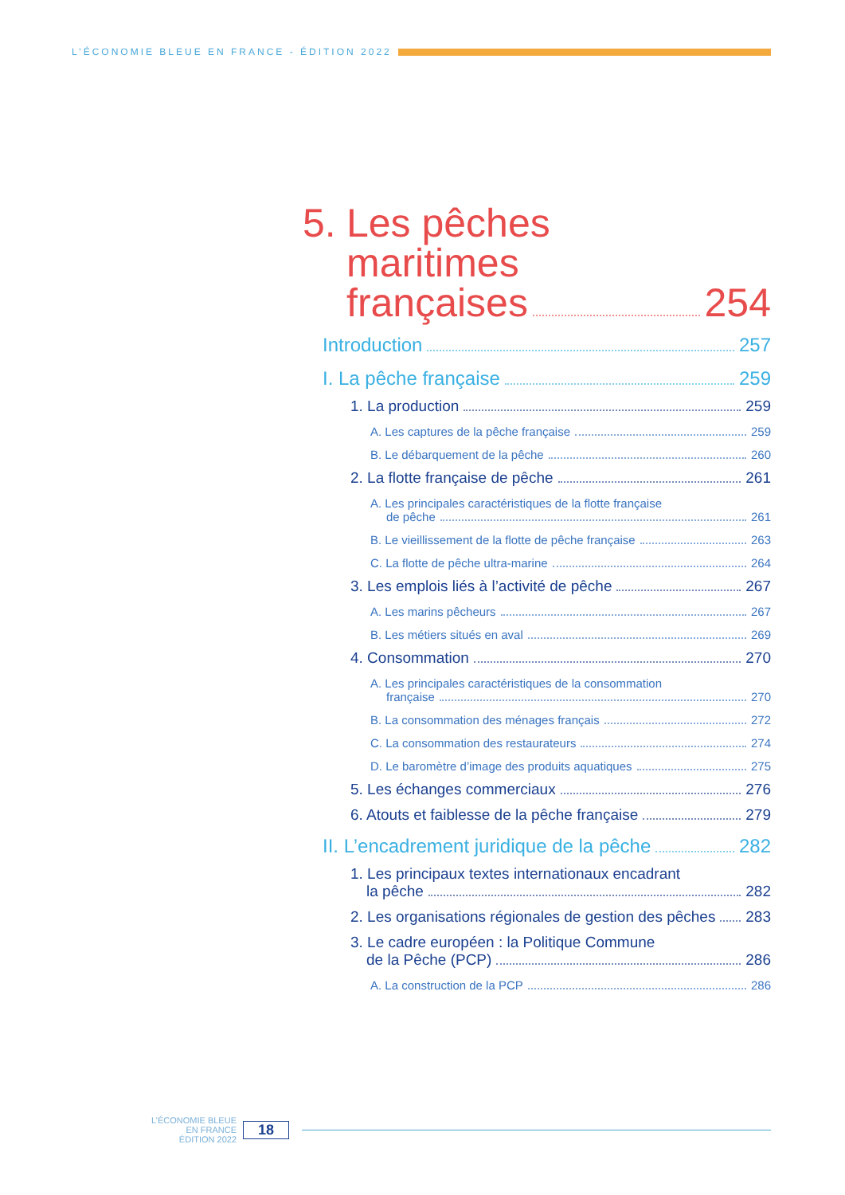L’ÉCONOMIE BLEUE EN FRANCE - ÉDITION 2022
5.
Les pêches
maritimes
françaises 254
Introduction 257
I. La pêche française 259
1. La production 259
A. Les captures de la pêche française 259
B. Le débarquement de la pêche 260
2. La flotte française de pêche 261
A. Les principales caractéristiques de la flotte française
de pêche 261
B. Le vieillissement de la flotte de pêche française 263
C. La flotte de pêche ultra-marine 264
3. Les emplois liés à l’activité de pêche 267
A. Les marins pêcheurs 267
B. Les métiers situés en aval 269
4. Consommation 270
A. Les principales caractéristiques de la consommation
française 270
B. La consommation des ménages français 272
C. La consommation des restaurateurs 274
D. Le baromètre d’image des produits aquatiques 275
5. Les échanges commerciaux 276
6. Atouts et faiblesse de la pêche française 279
II. L’encadrement juridique de la pêche 282
1. Les principaux textes internationaux encadrant
la pêche 282
2. Les organisations régionales de gestion des pêches 283
3. Le cadre européen : la Politique Commune
de la Pêche (PCP) 286
A. La construction de la PCP 286
L’ÉCONOMIE BLEUE
EN FRANCE
ÉDITION 2022
18